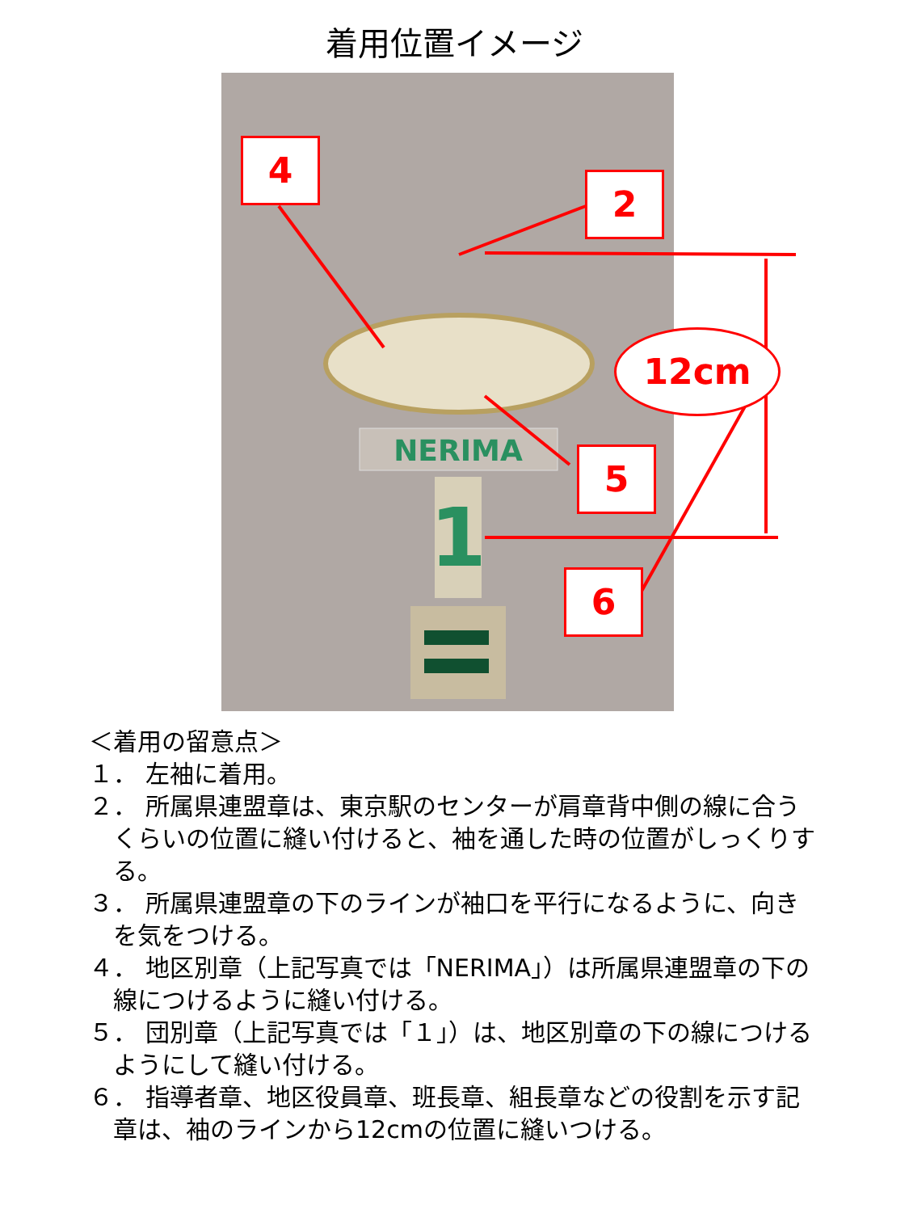着用位置イメージ
NERIMA
1
4
2
12cm
5
6
＜着用の留意点＞
１． 左袖に着用。
２． 所属県連盟章は、東京駅のセンターが肩章背中側の線に合うくらいの位置に縫い付けると、袖を通した時の位置がしっくりする。
３． 所属県連盟章の下のラインが袖口を平行になるように、向きを気をつける。
４． 地区別章（上記写真では「NERIMA」）は所属県連盟章の下の線につけるように縫い付ける。
５． 団別章（上記写真では「１」）は、地区別章の下の線につけるようにして縫い付ける。
６． 指導者章、地区役員章、班長章、組長章などの役割を示す記章は、袖のラインから12cmの位置に縫いつける。